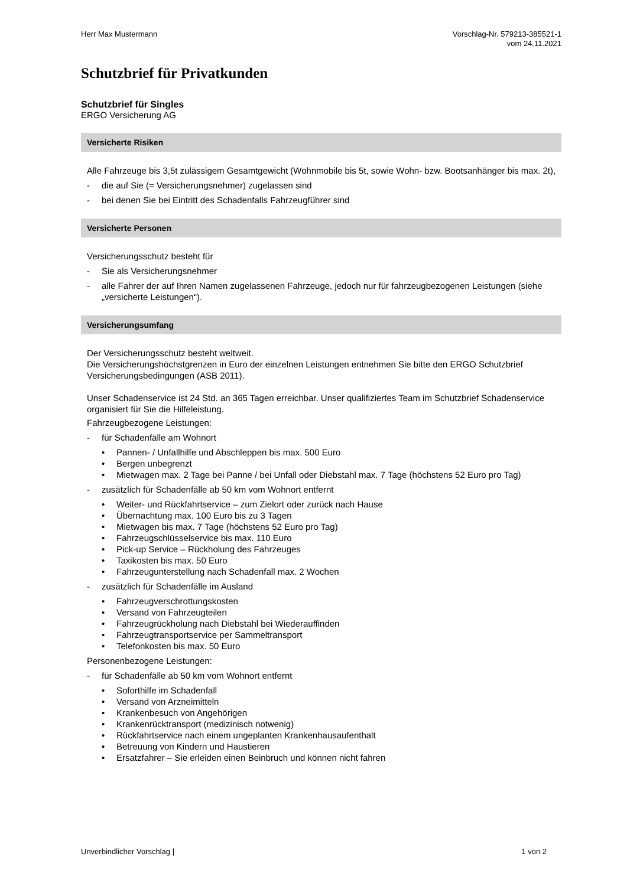Herr Max Mustermann Vorschlag-Nr. 579213-385521-1
vom 24.11.2021
Schutzbrief für Privatkunden
Schutzbrief für Singles
ERGO Versicherung AG
Versicherte Risiken
Alle Fahrzeuge bis 3,5t zulässigem Gesamtgewicht (Wohnmobile bis 5t, sowie Wohn- bzw. Bootsanhänger bis max. 2t),
- die auf Sie (= Versicherungsnehmer) zugelassen sind
- bei denen Sie bei Eintritt des Schadenfalls Fahrzeugführer sind
Versicherte Personen
Versicherungsschutz besteht für
- Sie als Versicherungsnehmer
- alle Fahrer der auf Ihren Namen zugelassenen Fahrzeuge, jedoch nur für fahrzeugbezogenen Leistungen (siehe „versicherte Leistungen“).
Versicherungsumfang
Der Versicherungsschutz besteht weltweit.
Die Versicherungshöchstgrenzen in Euro der einzelnen Leistungen entnehmen Sie bitte den ERGO Schutzbrief Versicherungsbedingungen (ASB 2011).
Unser Schadenservice ist 24 Std. an 365 Tagen erreichbar. Unser qualifiziertes Team im Schutzbrief Schadenservice organisiert für Sie die Hilfeleistung.
Fahrzeugbezogene Leistungen:
- für Schadenfälle am Wohnort
• Pannen- / Unfallhilfe und Abschleppen bis max. 500 Euro
• Bergen unbegrenzt
• Mietwagen max. 2 Tage bei Panne / bei Unfall oder Diebstahl max. 7 Tage (höchstens 52 Euro pro Tag)
- zusätzlich für Schadenfälle ab 50 km vom Wohnort entfernt
• Weiter- und Rückfahrtservice – zum Zielort oder zurück nach Hause
• Übernachtung max. 100 Euro bis zu 3 Tagen
• Mietwagen bis max. 7 Tage (höchstens 52 Euro pro Tag)
• Fahrzeugschlüsselservice bis max. 110 Euro
• Pick-up Service – Rückholung des Fahrzeuges
• Taxikosten bis max. 50 Euro
• Fahrzeugunterstellung nach Schadenfall max. 2 Wochen
- zusätzlich für Schadenfälle im Ausland
• Fahrzeugverschrottungskosten
• Versand von Fahrzeugteilen
• Fahrzeugrückholung nach Diebstahl bei Wiederauffinden
• Fahrzeugtransportservice per Sammeltransport
• Telefonkosten bis max. 50 Euro
Personenbezogene Leistungen:
- für Schadenfälle ab 50 km vom Wohnort entfernt
• Soforthilfe im Schadenfall
• Versand von Arzneimitteln
• Krankenbesuch von Angehörigen
• Krankenrücktransport (medizinisch notwenig)
• Rückfahrtservice nach einem ungeplanten Krankenhausaufenthalt
• Betreuung von Kindern und Haustieren
• Ersatzfahrer – Sie erleiden einen Beinbruch und können nicht fahren
Unverbindlicher Vorschlag | 1 von 2